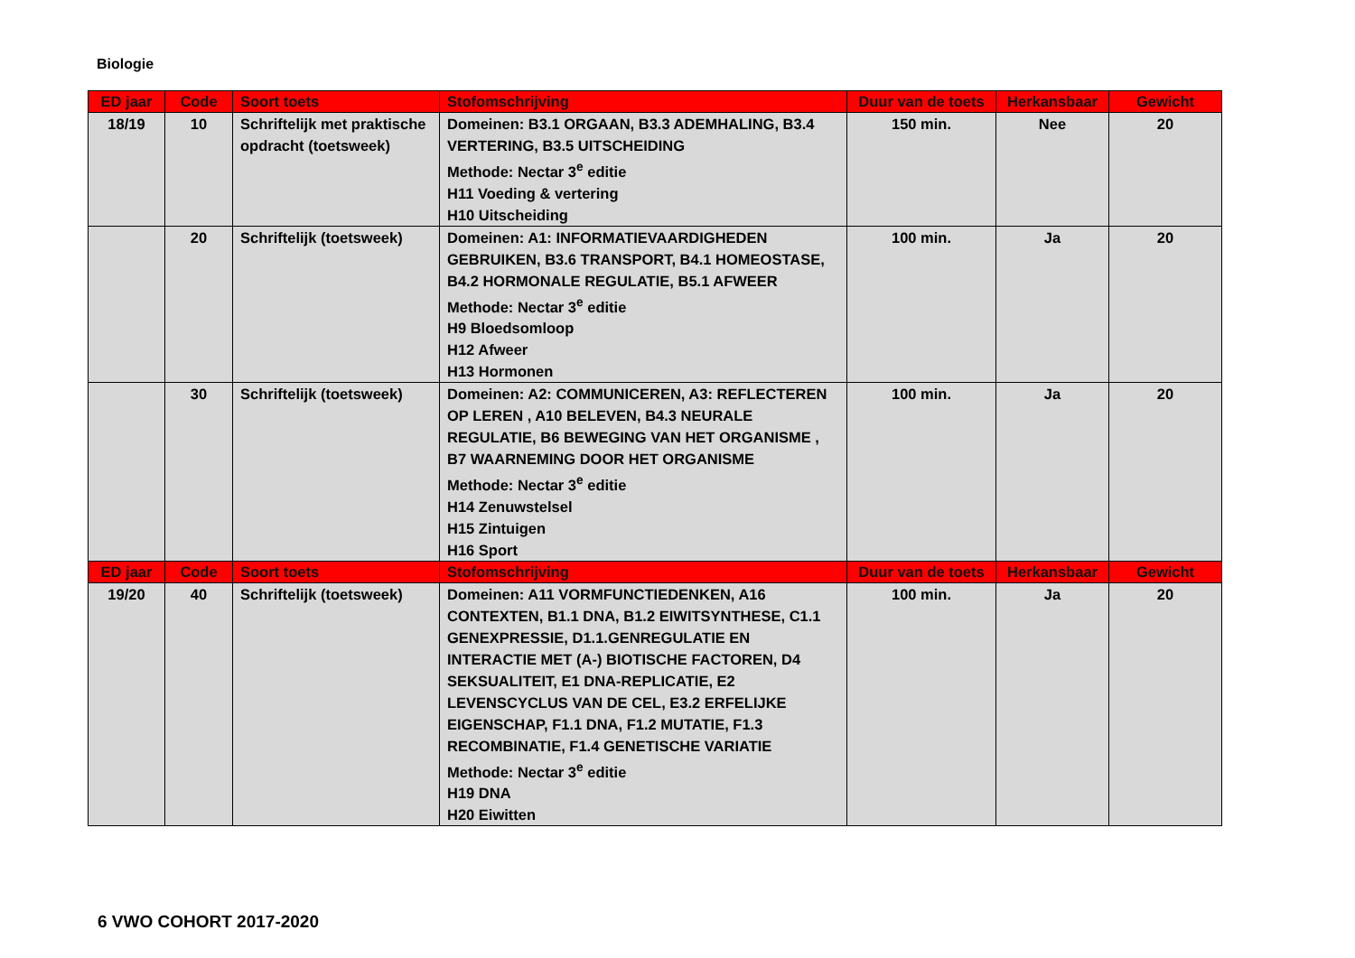Biologie
| ED jaar | Code | Soort toets | Stofomschrijving | Duur van de toets | Herkansbaar | Gewicht |
| --- | --- | --- | --- | --- | --- | --- |
| 18/19 | 10 | Schriftelijk met praktische opdracht (toetsweek) | Domeinen: B3.1 ORGAAN, B3.3 ADEMHALING, B3.4 VERTERING, B3.5 UITSCHEIDING Methode: Nectar 3<sup>e</sup> editie H11 Voeding & vertering H10 Uitscheiding | 150 min. | Nee | 20 |
| | 20 | Schriftelijk (toetsweek) | Domeinen: A1: INFORMATIEVAARDIGHEDEN GEBRUIKEN, B3.6 TRANSPORT, B4.1 HOMEOSTASE, B4.2 HORMONALE REGULATIE, B5.1 AFWEER Methode: Nectar 3<sup>e</sup> editie H9 Bloedsomloop H12 Afweer H13 Hormonen | 100 min. | Ja | 20 |
| | 30 | Schriftelijk (toetsweek) | Domeinen: A2: COMMUNICEREN, A3: REFLECTEREN OP LEREN , A10 BELEVEN, B4.3 NEURALE REGULATIE, B6 BEWEGING VAN HET ORGANISME , B7 WAARNEMING DOOR HET ORGANISME Methode: Nectar 3<sup>e</sup> editie H14 Zenuwstelsel H15 Zintuigen H16 Sport | 100 min. | Ja | 20 |
| ED jaar | Code | Soort toets | Stofomschrijving | Duur van de toets | Herkansbaar | Gewicht |
| 19/20 | 40 | Schriftelijk (toetsweek) | Domeinen: A11 VORMFUNCTIEDENKEN, A16 CONTEXTEN, B1.1 DNA, B1.2 EIWITSYNTHESE, C1.1 GENEXPRESSIE, D1.1.GENREGULATIE EN INTERACTIE MET (A-) BIOTISCHE FACTOREN, D4 SEKSUALITEIT, E1 DNA-REPLICATIE, E2 LEVENSCYCLUS VAN DE CEL, E3.2 ERFELIJKE EIGENSCHAP, F1.1 DNA, F1.2 MUTATIE, F1.3 RECOMBINATIE, F1.4 GENETISCHE VARIATIE Methode: Nectar 3<sup>e</sup> editie H19 DNA H20 Eiwitten | 100 min. | Ja | 20 |
6 VWO COHORT 2017-2020